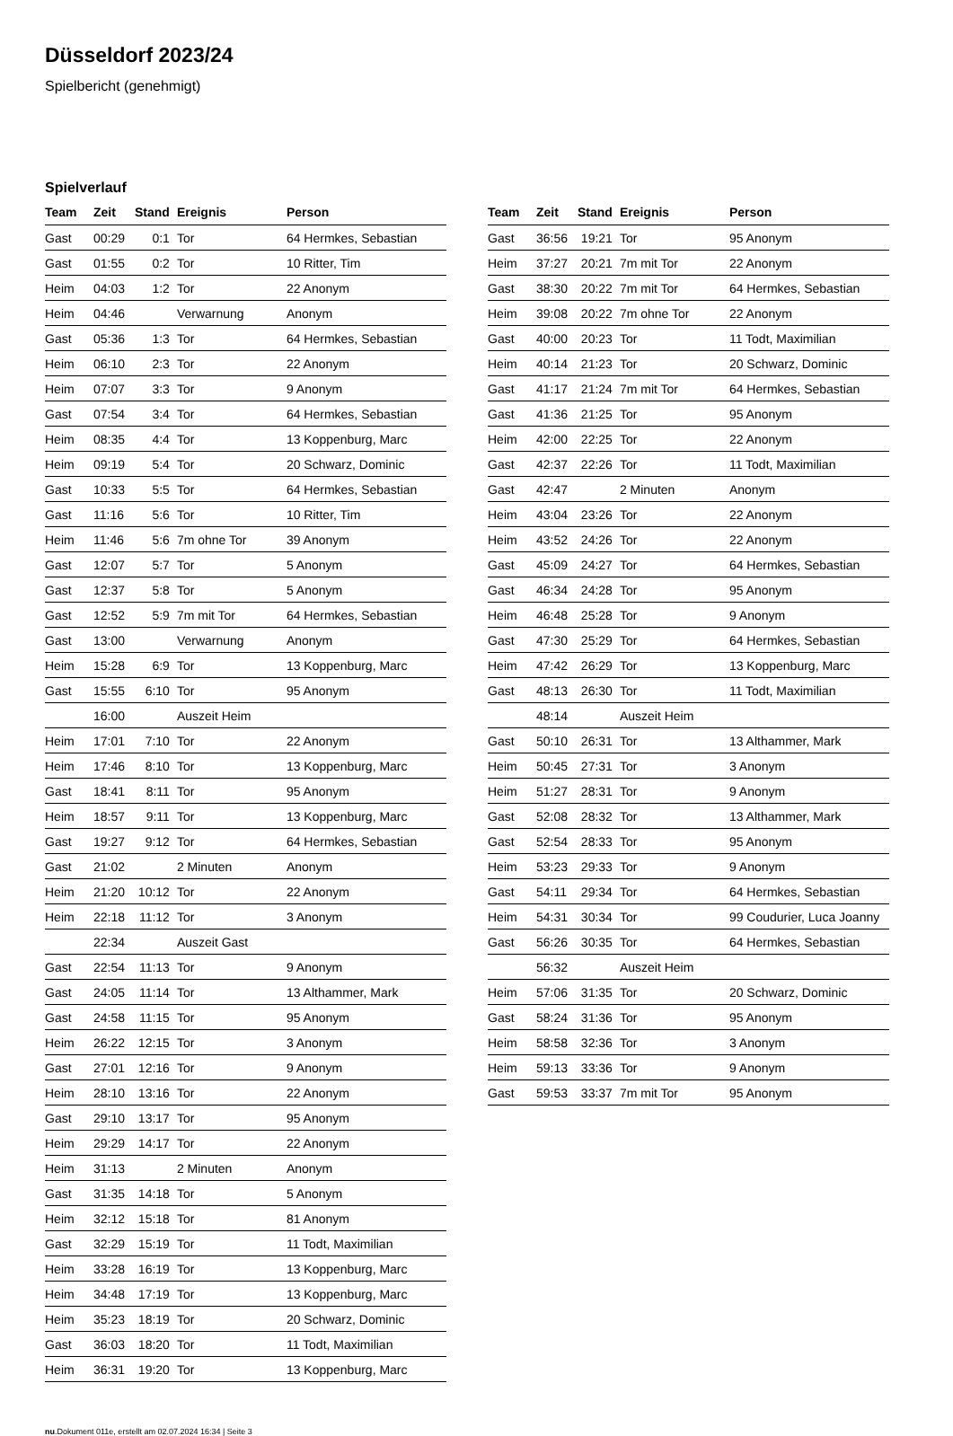Düsseldorf 2023/24
Spielbericht (genehmigt)
Spielverlauf
| Team | Zeit | Stand | Ereignis | Person |
| --- | --- | --- | --- | --- |
| Gast | 00:29 | 0:1 | Tor | 64 Hermkes, Sebastian |
| Gast | 01:55 | 0:2 | Tor | 10 Ritter, Tim |
| Heim | 04:03 | 1:2 | Tor | 22 Anonym |
| Heim | 04:46 | | Verwarnung | Anonym |
| Gast | 05:36 | 1:3 | Tor | 64 Hermkes, Sebastian |
| Heim | 06:10 | 2:3 | Tor | 22 Anonym |
| Heim | 07:07 | 3:3 | Tor | 9 Anonym |
| Gast | 07:54 | 3:4 | Tor | 64 Hermkes, Sebastian |
| Heim | 08:35 | 4:4 | Tor | 13 Koppenburg, Marc |
| Heim | 09:19 | 5:4 | Tor | 20 Schwarz, Dominic |
| Gast | 10:33 | 5:5 | Tor | 64 Hermkes, Sebastian |
| Gast | 11:16 | 5:6 | Tor | 10 Ritter, Tim |
| Heim | 11:46 | 5:6 | 7m ohne Tor | 39 Anonym |
| Gast | 12:07 | 5:7 | Tor | 5 Anonym |
| Gast | 12:37 | 5:8 | Tor | 5 Anonym |
| Gast | 12:52 | 5:9 | 7m mit Tor | 64 Hermkes, Sebastian |
| Gast | 13:00 | | Verwarnung | Anonym |
| Heim | 15:28 | 6:9 | Tor | 13 Koppenburg, Marc |
| Gast | 15:55 | 6:10 | Tor | 95 Anonym |
| | 16:00 | | Auszeit Heim | |
| Heim | 17:01 | 7:10 | Tor | 22 Anonym |
| Heim | 17:46 | 8:10 | Tor | 13 Koppenburg, Marc |
| Gast | 18:41 | 8:11 | Tor | 95 Anonym |
| Heim | 18:57 | 9:11 | Tor | 13 Koppenburg, Marc |
| Gast | 19:27 | 9:12 | Tor | 64 Hermkes, Sebastian |
| Gast | 21:02 | | 2 Minuten | Anonym |
| Heim | 21:20 | 10:12 | Tor | 22 Anonym |
| Heim | 22:18 | 11:12 | Tor | 3 Anonym |
| | 22:34 | | Auszeit Gast | |
| Gast | 22:54 | 11:13 | Tor | 9 Anonym |
| Gast | 24:05 | 11:14 | Tor | 13 Althammer, Mark |
| Gast | 24:58 | 11:15 | Tor | 95 Anonym |
| Heim | 26:22 | 12:15 | Tor | 3 Anonym |
| Gast | 27:01 | 12:16 | Tor | 9 Anonym |
| Heim | 28:10 | 13:16 | Tor | 22 Anonym |
| Gast | 29:10 | 13:17 | Tor | 95 Anonym |
| Heim | 29:29 | 14:17 | Tor | 22 Anonym |
| Heim | 31:13 | | 2 Minuten | Anonym |
| Gast | 31:35 | 14:18 | Tor | 5 Anonym |
| Heim | 32:12 | 15:18 | Tor | 81 Anonym |
| Gast | 32:29 | 15:19 | Tor | 11 Todt, Maximilian |
| Heim | 33:28 | 16:19 | Tor | 13 Koppenburg, Marc |
| Heim | 34:48 | 17:19 | Tor | 13 Koppenburg, Marc |
| Heim | 35:23 | 18:19 | Tor | 20 Schwarz, Dominic |
| Gast | 36:03 | 18:20 | Tor | 11 Todt, Maximilian |
| Heim | 36:31 | 19:20 | Tor | 13 Koppenburg, Marc |
| Team | Zeit | Stand | Ereignis | Person |
| --- | --- | --- | --- | --- |
| Gast | 36:56 | 19:21 | Tor | 95 Anonym |
| Heim | 37:27 | 20:21 | 7m mit Tor | 22 Anonym |
| Gast | 38:30 | 20:22 | 7m mit Tor | 64 Hermkes, Sebastian |
| Heim | 39:08 | 20:22 | 7m ohne Tor | 22 Anonym |
| Gast | 40:00 | 20:23 | Tor | 11 Todt, Maximilian |
| Heim | 40:14 | 21:23 | Tor | 20 Schwarz, Dominic |
| Gast | 41:17 | 21:24 | 7m mit Tor | 64 Hermkes, Sebastian |
| Gast | 41:36 | 21:25 | Tor | 95 Anonym |
| Heim | 42:00 | 22:25 | Tor | 22 Anonym |
| Gast | 42:37 | 22:26 | Tor | 11 Todt, Maximilian |
| Gast | 42:47 | | 2 Minuten | Anonym |
| Heim | 43:04 | 23:26 | Tor | 22 Anonym |
| Heim | 43:52 | 24:26 | Tor | 22 Anonym |
| Gast | 45:09 | 24:27 | Tor | 64 Hermkes, Sebastian |
| Gast | 46:34 | 24:28 | Tor | 95 Anonym |
| Heim | 46:48 | 25:28 | Tor | 9 Anonym |
| Gast | 47:30 | 25:29 | Tor | 64 Hermkes, Sebastian |
| Heim | 47:42 | 26:29 | Tor | 13 Koppenburg, Marc |
| Gast | 48:13 | 26:30 | Tor | 11 Todt, Maximilian |
| | 48:14 | | Auszeit Heim | |
| Gast | 50:10 | 26:31 | Tor | 13 Althammer, Mark |
| Heim | 50:45 | 27:31 | Tor | 3 Anonym |
| Heim | 51:27 | 28:31 | Tor | 9 Anonym |
| Gast | 52:08 | 28:32 | Tor | 13 Althammer, Mark |
| Gast | 52:54 | 28:33 | Tor | 95 Anonym |
| Heim | 53:23 | 29:33 | Tor | 9 Anonym |
| Gast | 54:11 | 29:34 | Tor | 64 Hermkes, Sebastian |
| Heim | 54:31 | 30:34 | Tor | 99 Coudurier, Luca Joanny |
| Gast | 56:26 | 30:35 | Tor | 64 Hermkes, Sebastian |
| | 56:32 | | Auszeit Heim | |
| Heim | 57:06 | 31:35 | Tor | 20 Schwarz, Dominic |
| Gast | 58:24 | 31:36 | Tor | 95 Anonym |
| Heim | 58:58 | 32:36 | Tor | 3 Anonym |
| Heim | 59:13 | 33:36 | Tor | 9 Anonym |
| Gast | 59:53 | 33:37 | 7m mit Tor | 95 Anonym |
nu.Dokument 011e, erstellt am 02.07.2024 16:34 | Seite 3